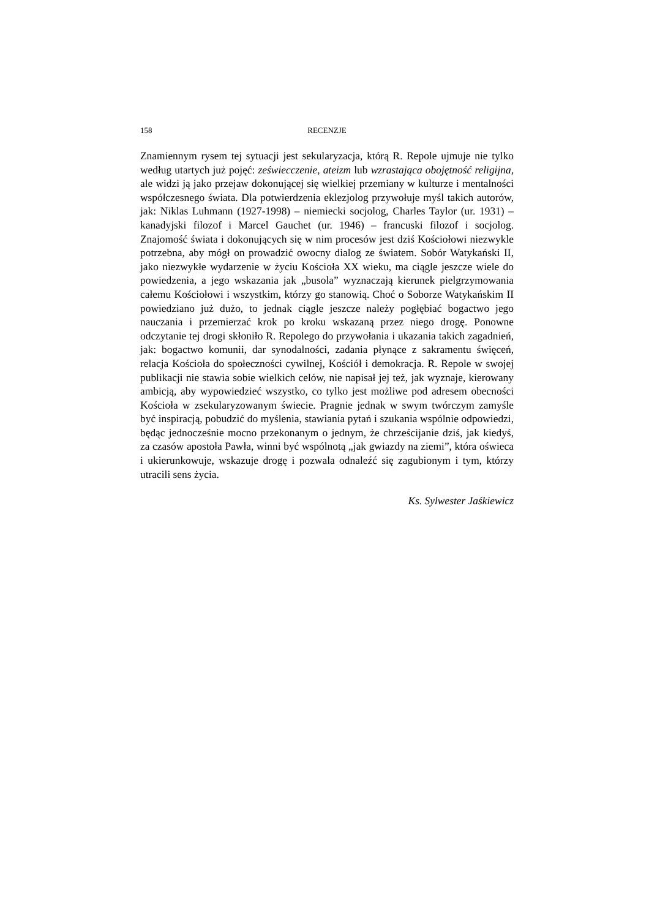158 RECENZJE
Znamiennym rysem tej sytuacji jest sekularyzacja, którą R. Repole ujmuje nie tylko według utartych już pojęć: zeświecczenie, ateizm lub wzrastająca obojętność religijna, ale widzi ją jako przejaw dokonującej się wielkiej przemiany w kulturze i mentalności współczesnego świata. Dla potwierdzenia eklezjolog przywołuje myśl takich autorów, jak: Niklas Luhmann (1927-1998) – niemiecki socjolog, Charles Taylor (ur. 1931) – kanadyjski filozof i Marcel Gauchet (ur. 1946) – francuski filozof i socjolog. Znajomość świata i dokonujących się w nim procesów jest dziś Kościołowi niezwykle potrzebna, aby mógł on prowadzić owocny dialog ze światem. Sobór Watykański II, jako niezwykłe wydarzenie w życiu Kościoła XX wieku, ma ciągle jeszcze wiele do powiedzenia, a jego wskazania jak „busola” wyznaczają kierunek pielgrzymowania całemu Kościołowi i wszystkim, którzy go stanowią. Choć o Soborze Watykańskim II powiedziano już dużo, to jednak ciągle jeszcze należy pogłębiać bogactwo jego nauczania i przemierzać krok po kroku wskazaną przez niego drogę. Ponowne odczytanie tej drogi skłoniło R. Repolego do przywołania i ukazania takich zagadnień, jak: bogactwo komunii, dar synodalności, zadania płynące z sakramentu święceń, relacja Kościoła do społeczności cywilnej, Kościół i demokracja. R. Repole w swojej publikacji nie stawia sobie wielkich celów, nie napisał jej też, jak wyznaje, kierowany ambicją, aby wypowiedzieć wszystko, co tylko jest możliwe pod adresem obecności Kościoła w zsekularyzowanym świecie. Pragnie jednak w swym twórczym zamyśle być inspiracją, pobudzić do myślenia, stawiania pytań i szukania wspólnie odpowiedzi, będąc jednocześnie mocno przekonanym o jednym, że chrześcijanie dziś, jak kiedyś, za czasów apostoła Pawła, winni być wspólnotą „jak gwiazdy na ziemi”, która oświeca i ukierunkowuje, wskazuje drogę i pozwala odnaleźć się zagubionym i tym, którzy utracili sens życia.
Ks. Sylwester Jaśkiewicz